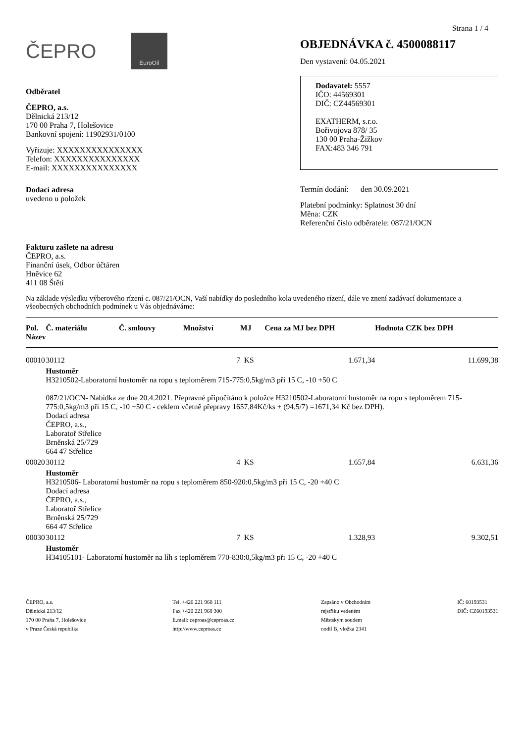Strana 1 / 4
ČEPRO
EuroOil
Odběratel
ČEPRO, a.s.
Dělnická 213/12
170 00 Praha 7, Holešovice
Bankovní spojení: 11902931/0100
Vyřizuje: XXXXXXXXXXXXXXX
Telefon: XXXXXXXXXXXXXXX
E-mail: XXXXXXXXXXXXXXX
Dodací adresa
uvedeno u položek
Fakturu zašlete na adresu
ČEPRO, a.s.
Finanční úsek, Odbor účtáren
Hněvice 62
411 08 Štětí
OBJEDNÁVKA č. 4500088117
Den vystavení: 04.05.2021
Dodavatel: 5557
IČO: 44569301
DIČ: CZ44569301
EXATHERM, s.r.o.
Bořivojova 878/ 35
130 00 Praha-Žižkov
FAX:483 346 791
Termín dodání: den 30.09.2021
Platební podmínky: Splatnost 30 dní
Měna: CZK
Referenční číslo odběratele: 087/21/OCN
Na základe výsledku výberového rízení c. 087/21/OCN, Vaší nabídky do posledního kola uvedeného rízení, dále ve znení zadávací dokumentace a všeobecných obchodních podmínek u Vás objednáváme:
| Pol. Název | Č. materiálu | Č. smlouvy | Množství | MJ | Cena za MJ bez DPH | Hodnota CZK bez DPH |
| --- | --- | --- | --- | --- | --- | --- |
| 00010 | 30112 | | 7 | KS | 1.671,34 | 11.699,38 |
| | Hustoměr H3210502-Laboratorní hustoměr na ropu s teploměrem 715-775:0,5kg/m3 při 15 C, -10 +50 C 087/21/OCN- Nabídka ze dne 20.4.2021. Přepravné připočítáno k položce H3210502-Laboratorní hustoměr na ropu s teploměrem 715-775:0,5kg/m3 při 15 C, -10 +50 C - ceklem včetně přepravy 1657,84Kč/ks + (94,5/7) =1671,34 Kč bez DPH). Dodací adresa ČEPRO, a.s., Laboratoř Střelice Brněnská 25/729 664 47 Střelice | | | | | |
| 00020 | 30112 | | 4 | KS | 1.657,84 | 6.631,36 |
| | Hustoměr H3210506- Laboratorní hustoměr na ropu s teploměrem 850-920:0,5kg/m3 při 15 C, -20 +40 C Dodací adresa ČEPRO, a.s., Laboratoř Střelice Brněnská 25/729 664 47 Střelice | | | | | |
| 00030 | 30112 | | 7 | KS | 1.328,93 | 9.302,51 |
| | Hustoměr H34105101- Laboratorní hustoměr na líh s teploměrem 770-830:0,5kg/m3 při 15 C, -20 +40 C | | | | | |
ČEPRO, a.s.
Dělnická 213/12
170 00 Praha 7, Holešovice
v Praze Česká republika
Tel. +420 221 968 111
Fax +420 221 968 300
E.mail: ceproas@ceproas.cz
http://www.ceproas.cz
Zapsáno v Obchodním
rejstříku vedeném
Městským soudem
oodíl B, vložka 2341
IČ: 60193531
DIČ: CZ60193531